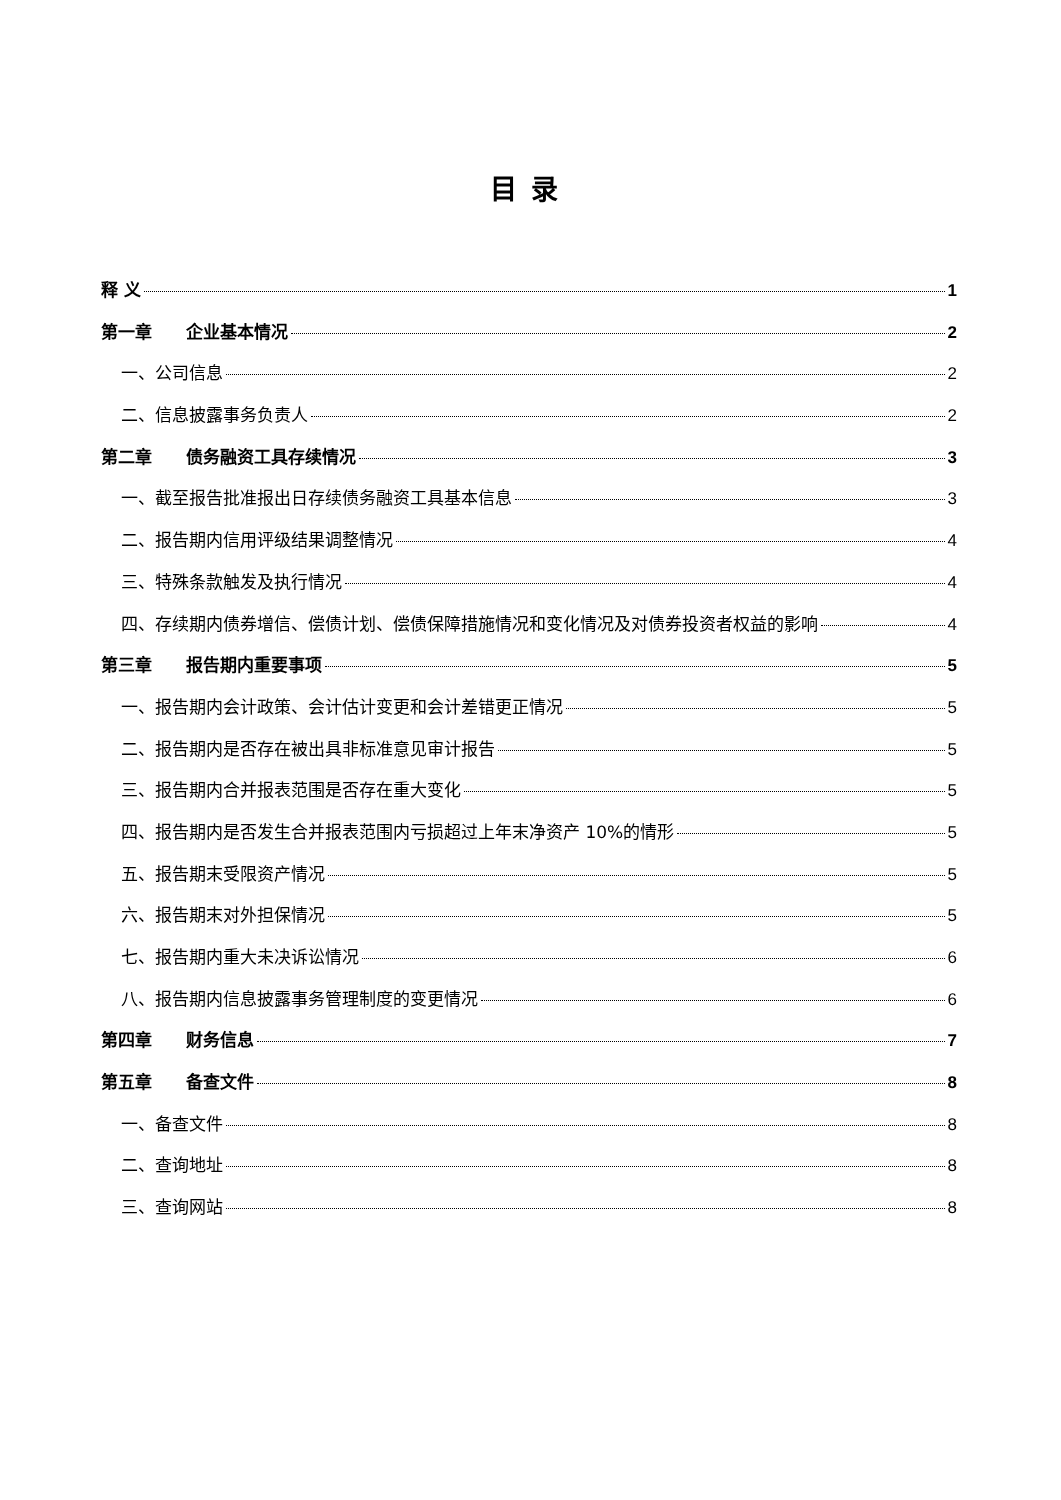目录
释 义 1
第一章 企业基本情况 2
一、公司信息 2
二、信息披露事务负责人 2
第二章 债务融资工具存续情况 3
一、截至报告批准报出日存续债务融资工具基本信息 3
二、报告期内信用评级结果调整情况 4
三、特殊条款触发及执行情况 4
四、存续期内债券增信、偿债计划、偿债保障措施情况和变化情况及对债券投资者权益的影响 4
第三章 报告期内重要事项 5
一、报告期内会计政策、会计估计变更和会计差错更正情况 5
二、报告期内是否存在被出具非标准意见审计报告 5
三、报告期内合并报表范围是否存在重大变化 5
四、报告期内是否发生合并报表范围内亏损超过上年末净资产 10%的情形 5
五、报告期末受限资产情况 5
六、报告期末对外担保情况 5
七、报告期内重大未决诉讼情况 6
八、报告期内信息披露事务管理制度的变更情况 6
第四章 财务信息 7
第五章 备查文件 8
一、备查文件 8
二、查询地址 8
三、查询网站 8